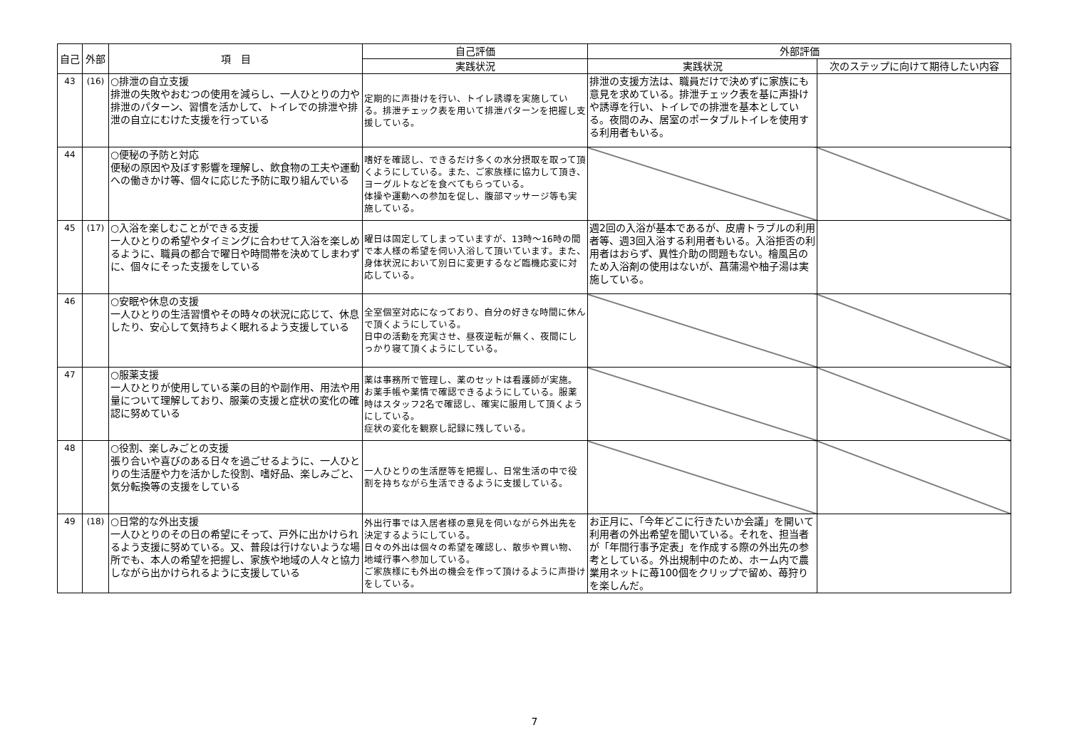| 自己 | 外部 | 項 目 | 自己評価 | 外部評価 | |
| --- | --- | --- | --- | --- | --- |
| | | | 実践状況 | 実践状況 | 次のステップに向けて期待したい内容 |
| 43 | (16) | ○排泄の自立支援 排泄の失敗やおむつの使用を減らし、一人ひとりの力や排泄のパターン、習慣を活かして、トイレでの排泄や排泄の自立にむけた支援を行っている | 定期的に声掛けを行い、トイレ誘導を実施している。排泄チェック表を用いて排泄パターンを把握し支援している。 | 排泄の支援方法は、職員だけで決めずに家族にも意見を求めている。排泄チェック表を基に声掛けや誘導を行い、トイレでの排泄を基本としている。夜間のみ、居室のポータブルトイレを使用する利用者もいる。 | |
| 44 | | ○便秘の予防と対応 便秘の原因や及ぼす影響を理解し、飲食物の工夫や運動への働きかけ等、個々に応じた予防に取り組んでいる | 嗜好を確認し、できるだけ多くの水分摂取を取って頂くようにしている。また、ご家族様に協力して頂き、ヨーグルトなどを食べてもらっている。 体操や運動への参加を促し、腹部マッサージ等も実施している。 | | |
| 45 | (17) | ○入浴を楽しむことができる支援 一人ひとりの希望やタイミングに合わせて入浴を楽しめるように、職員の都合で曜日や時間帯を決めてしまわずに、個々にそった支援をしている | 曜日は固定してしまっていますが、13時～16時の間で本人様の希望を伺い入浴して頂いています。また、身体状況において別日に変更するなど臨機応変に対応している。 | 週2回の入浴が基本であるが、皮膚トラブルの利用者等、週3回入浴する利用者もいる。入浴拒否の利用者はおらず、異性介助の問題もない。檜風呂のため入浴剤の使用はないが、菖蒲湯や柚子湯は実施している。 | |
| 46 | | ○安眠や休息の支援 一人ひとりの生活習慣やその時々の状況に応じて、休息したり、安心して気持ちよく眠れるよう支援している | 全室個室対応になっており、自分の好きな時間に休んで頂くようにしている。 日中の活動を充実させ、昼夜逆転が無く、夜間にしっかり寝て頂くようにしている。 | | |
| 47 | | ○服薬支援 一人ひとりが使用している薬の目的や副作用、用法や用量について理解しており、服薬の支援と症状の変化の確認に努めている | 薬は事務所で管理し、薬のセットは看護師が実施。お薬手帳や薬情で確認できるようにしている。服薬時はスタッフ2名で確認し、確実に服用して頂くようにしている。 症状の変化を観察し記録に残している。 | | |
| 48 | | ○役割、楽しみごとの支援 張り合いや喜びのある日々を過ごせるように、一人ひとりの生活歴や力を活かした役割、嗜好品、楽しみごと、気分転換等の支援をしている | 一人ひとりの生活歴等を把握し、日常生活の中で役割を持ちながら生活できるように支援している。 | | |
| 49 | (18) | ○日常的な外出支援 一人ひとりのその日の希望にそって、戸外に出かけられるよう支援に努めている。又、普段は行けないような場所でも、本人の希望を把握し、家族や地域の人々と協力しながら出かけられるように支援している | 外出行事では入居者様の意見を伺いながら外出先を決定するようにしている。 日々の外出は個々の希望を確認し、散歩や買い物、地域行事へ参加している。 ご家族様にも外出の機会を作って頂けるように声掛けをしている。 | お正月に、「今年どこに行きたいか会議」を開いて利用者の外出希望を聞いている。それを、担当者が「年間行事予定表」を作成する際の外出先の参考としている。外出規制中のため、ホーム内で農業用ネットに苺100個をクリップで留め、苺狩りを楽しんだ。 | |
7